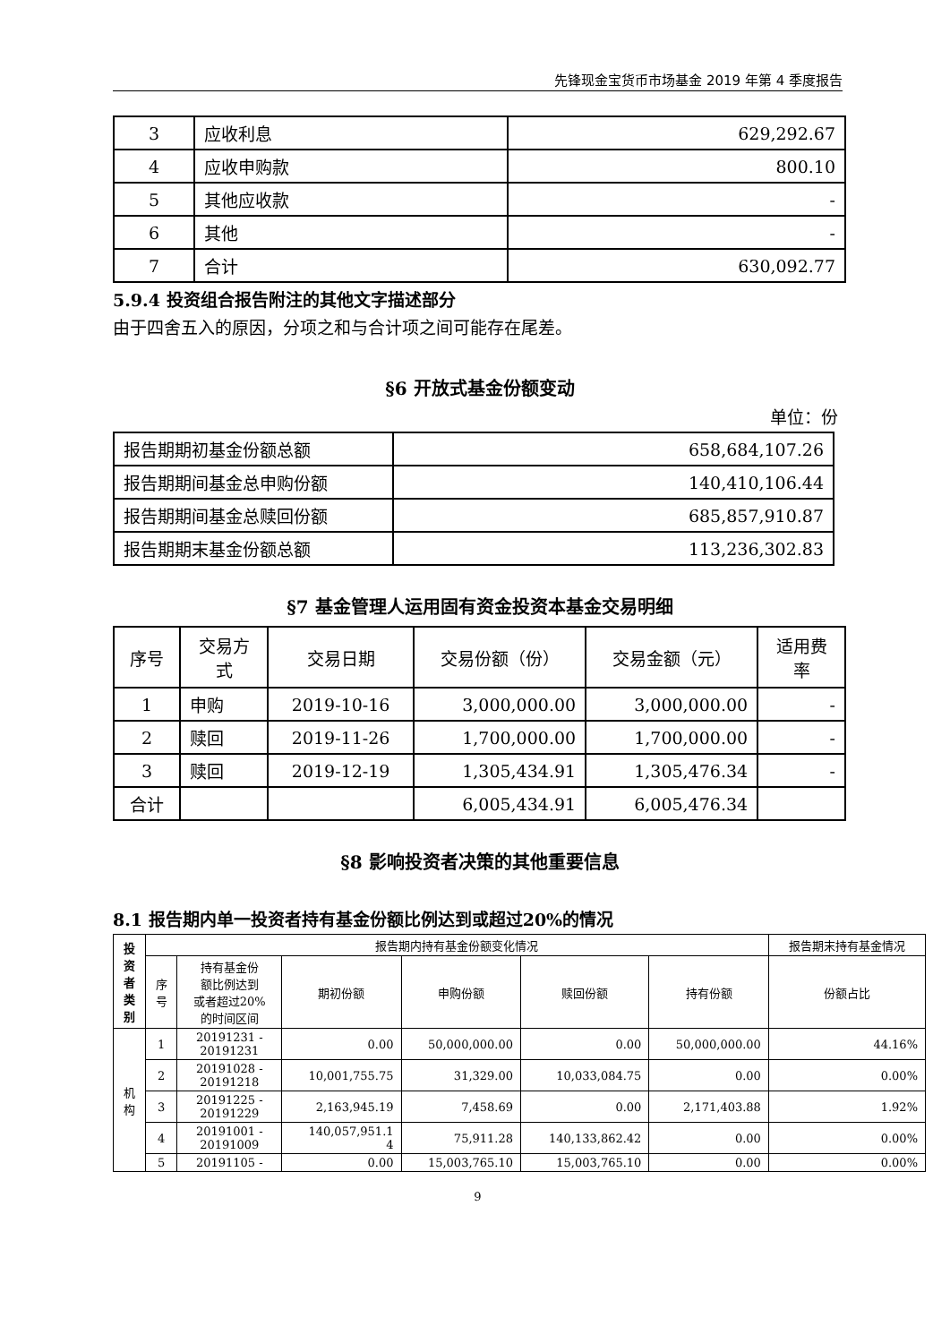先锋现金宝货币市场基金 2019 年第 4 季度报告
| 3 | 应收利息 | 629,292.67 |
| 4 | 应收申购款 | 800.10 |
| 5 | 其他应收款 | - |
| 6 | 其他 | - |
| 7 | 合计 | 630,092.77 |
5.9.4 投资组合报告附注的其他文字描述部分
由于四舍五入的原因，分项之和与合计项之间可能存在尾差。
§6 开放式基金份额变动
单位：份
| 报告期期初基金份额总额 | 658,684,107.26 |
| 报告期期间基金总申购份额 | 140,410,106.44 |
| 报告期期间基金总赎回份额 | 685,857,910.87 |
| 报告期期末基金份额总额 | 113,236,302.83 |
§7 基金管理人运用固有资金投资本基金交易明细
| 序号 | 交易方 式 | 交易日期 | 交易份额（份） | 交易金额（元） | 适用费 率 |
| 1 | 申购 | 2019-10-16 | 3,000,000.00 | 3,000,000.00 | - |
| 2 | 赎回 | 2019-11-26 | 1,700,000.00 | 1,700,000.00 | - |
| 3 | 赎回 | 2019-12-19 | 1,305,434.91 | 1,305,476.34 | - |
| 合计 | | | 6,005,434.91 | 6,005,476.34 | |
§8 影响投资者决策的其他重要信息
8.1 报告期内单一投资者持有基金份额比例达到或超过20%的情况
| 投 资 者 类 别 | 报告期内持有基金份额变化情况 | | | | | | 报告期末持有基金情况 |
| | 序 号 | 持有基金份 额比例达到 或者超过20% 的时间区间 | 期初份额 | 申购份额 | 赎回份额 | 持有份额 | 份额占比 |
| 机 构 | 1 | 20191231 - 20191231 | 0.00 | 50,000,000.00 | 0.00 | 50,000,000.00 | 44.16% |
| | 2 | 20191028 - 20191218 | 10,001,755.75 | 31,329.00 | 10,033,084.75 | 0.00 | 0.00% |
| | 3 | 20191225 - 20191229 | 2,163,945.19 | 7,458.69 | 0.00 | 2,171,403.88 | 1.92% |
| | 4 | 20191001 - 20191009 | 140,057,951.1 4 | 75,911.28 | 140,133,862.42 | 0.00 | 0.00% |
| | 5 | 20191105 - | 0.00 | 15,003,765.10 | 15,003,765.10 | 0.00 | 0.00% |
9